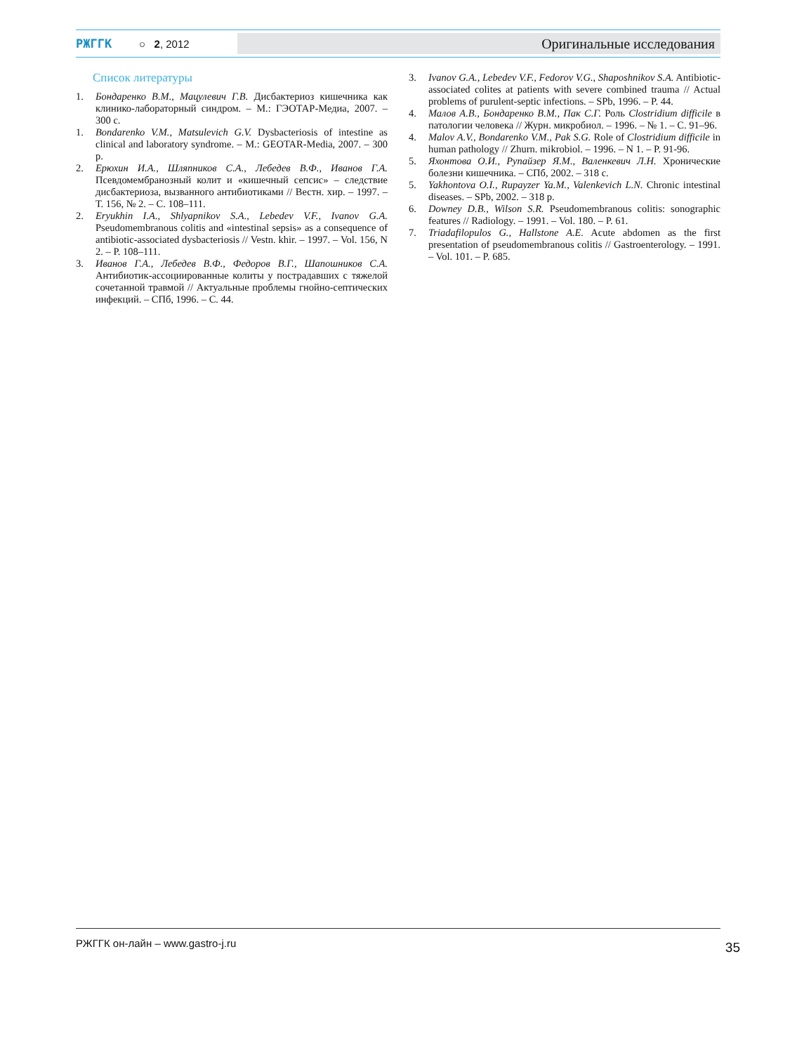РЖГГК ○ 2, 2012 Оригинальные исследования
Список литературы
1. Бондаренко В.М., Мацулевич Г.В. Дисбактериоз кишечника как клинико-лабораторный синдром. – М.: ГЭОТАР-Медиа, 2007. – 300 с.
1. Bondarenko V.M., Matsulevich G.V. Dysbacteriosis of intestine as clinical and laboratory syndrome. – M.: GEOTAR-Media, 2007. – 300 p.
2. Ерюхин И.А., Шляпников С.А., Лебедев В.Ф., Иванов Г.А. Псевдомембранозный колит и «кишечный сепсис» – следствие дисбактериоза, вызванного антибиотиками // Вестн. хир. – 1997. – Т. 156, № 2. – С. 108–111.
2. Eryukhin I.A., Shlyapnikov S.A., Lebedev V.F., Ivanov G.A. Pseudomembranous colitis and «intestinal sepsis» as a consequence of antibiotic-associated dysbacteriosis // Vestn. khir. – 1997. – Vol. 156, N 2. – P. 108–111.
3. Иванов Г.А., Лебедев В.Ф., Федоров В.Г., Шапошников С.А. Антибиотик-ассоциированные колиты у пострадавших с тяжелой сочетанной травмой // Актуальные проблемы гнойно-септических инфекций. – СПб, 1996. – С. 44.
3. Ivanov G.A., Lebedev V.F., Fedorov V.G., Shaposhnikov S.A. Antibiotic-associated colites at patients with severe combined trauma // Actual problems of purulent-septic infections. – SPb, 1996. – P. 44.
4. Малов А.В., Бондаренко В.М., Пак С.Г. Роль Clostridium difficile в патологии человека // Журн. микробиол. – 1996. – № 1. – С. 91–96.
4. Malov A.V., Bondarenko V.M., Pak S.G. Role of Clostridium difficile in human pathology // Zhurn. mikrobiol. – 1996. – N 1. – P. 91-96.
5. Яхонтова О.И., Рупайзер Я.М., Валенкевич Л.Н. Хронические болезни кишечника. – СПб, 2002. – 318 с.
5. Yakhontova O.I., Rupayzer Ya.M., Valenkevich L.N. Chronic intestinal diseases. – SPb, 2002. – 318 p.
6. Downey D.B., Wilson S.R. Pseudomembranous colitis: sonographic features // Radiology. – 1991. – Vol. 180. – P. 61.
7. Triadafilopulos G., Hallstone A.E. Acute abdomen as the first presentation of pseudomembranous colitis // Gastroenterology. – 1991. – Vol. 101. – P. 685.
РЖГГК он-лайн – www.gastro-j.ru 35